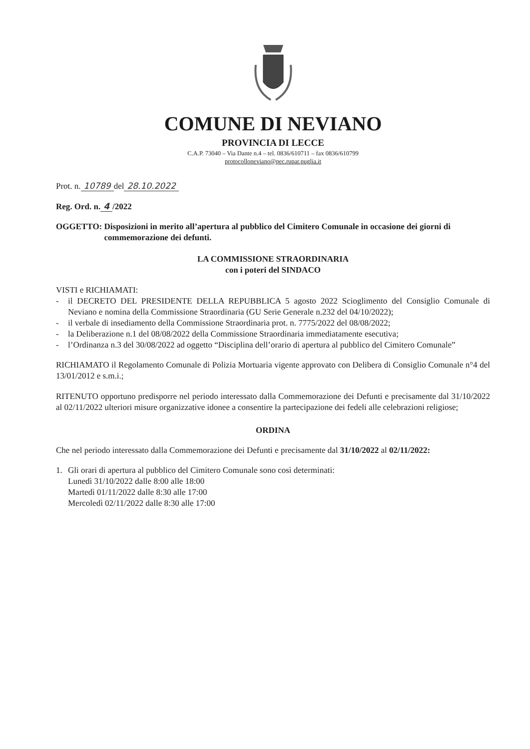COMUNE DI NEVIANO
PROVINCIA DI LECCE
C.A.P. 73040 – Via Dante n.4 – tel. 0836/610711 – fax 0836/610799
protocolloneviano@pec.rupar.puglia.it
Prot. n. 10789 del 28.10.2022
Reg. Ord. n. 4 /2022
OGGETTO: Disposizioni in merito all’apertura al pubblico del Cimitero Comunale in occasione dei giorni di commemorazione dei defunti.
LA COMMISSIONE STRAORDINARIA
con i poteri del SINDACO
VISTI e RICHIAMATI:
- il DECRETO DEL PRESIDENTE DELLA REPUBBLICA 5 agosto 2022 Scioglimento del Consiglio Comunale di Neviano e nomina della Commissione Straordinaria (GU Serie Generale n.232 del 04/10/2022);
- il verbale di insediamento della Commissione Straordinaria prot. n. 7775/2022 del 08/08/2022;
- la Deliberazione n.1 del 08/08/2022 della Commissione Straordinaria immediatamente esecutiva;
- l’Ordinanza n.3 del 30/08/2022 ad oggetto “Disciplina dell’orario di apertura al pubblico del Cimitero Comunale”
RICHIAMATO il Regolamento Comunale di Polizia Mortuaria vigente approvato con Delibera di Consiglio Comunale n°4 del 13/01/2012 e s.m.i.;
RITENUTO opportuno predisporre nel periodo interessato dalla Commemorazione dei Defunti e precisamente dal 31/10/2022 al 02/11/2022 ulteriori misure organizzative idonee a consentire la partecipazione dei fedeli alle celebrazioni religiose;
ORDINA
Che nel periodo interessato dalla Commemorazione dei Defunti e precisamente dal 31/10/2022 al 02/11/2022:
1. Gli orari di apertura al pubblico del Cimitero Comunale sono così determinati:
Lunedì 31/10/2022 dalle 8:00 alle 18:00
Martedì 01/11/2022 dalle 8:30 alle 17:00
Mercoledì 02/11/2022 dalle 8:30 alle 17:00